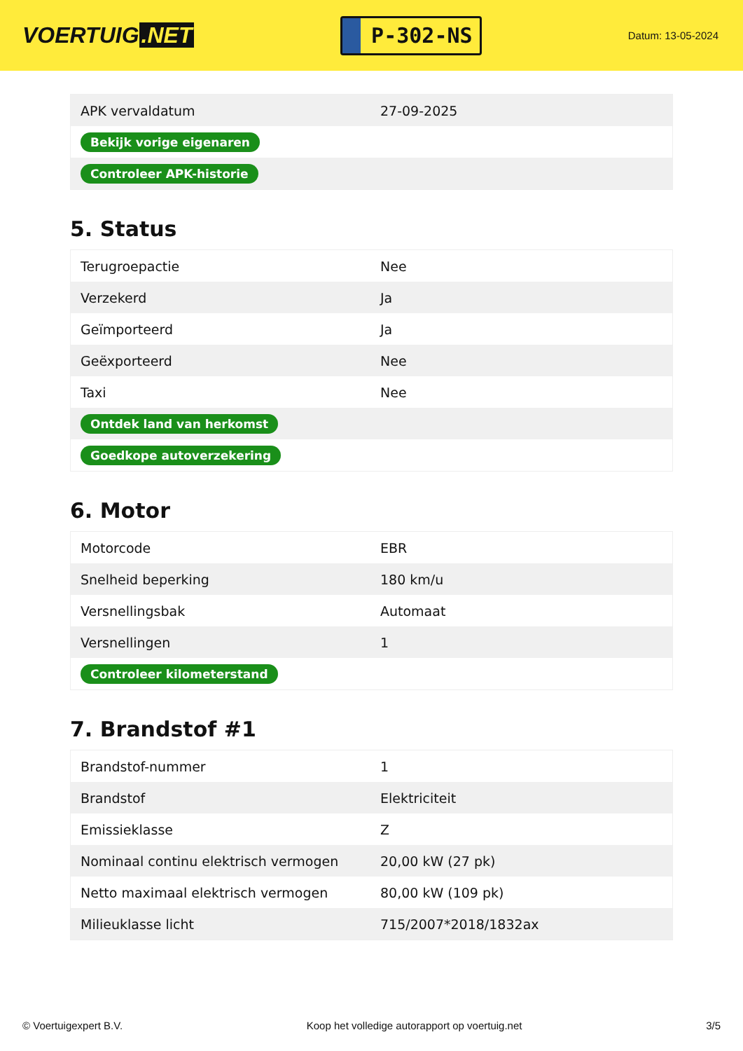VOERTUIG.NET
P-302-NS
Datum: 13-05-2024
| APK vervaldatum | 27-09-2025 |
| Bekijk vorige eigenaren | |
| Controleer APK-historie | |
5. Status
| Terugroepactie | Nee |
| Verzekerd | Ja |
| Geïmporteerd | Ja |
| Geëxporteerd | Nee |
| Taxi | Nee |
| Ontdek land van herkomst | |
| Goedkope autoverzekering | |
6. Motor
| Motorcode | EBR |
| Snelheid beperking | 180 km/u |
| Versnellingsbak | Automaat |
| Versnellingen | 1 |
| Controleer kilometerstand | |
7. Brandstof #1
| Brandstof-nummer | 1 |
| Brandstof | Elektriciteit |
| Emissieklasse | Z |
| Nominaal continu elektrisch vermogen | 20,00 kW (27 pk) |
| Netto maximaal elektrisch vermogen | 80,00 kW (109 pk) |
| Milieuklasse licht | 715/2007*2018/1832ax |
© Voertuigexpert B.V. Koop het volledige autorapport op voertuig.net 3/5